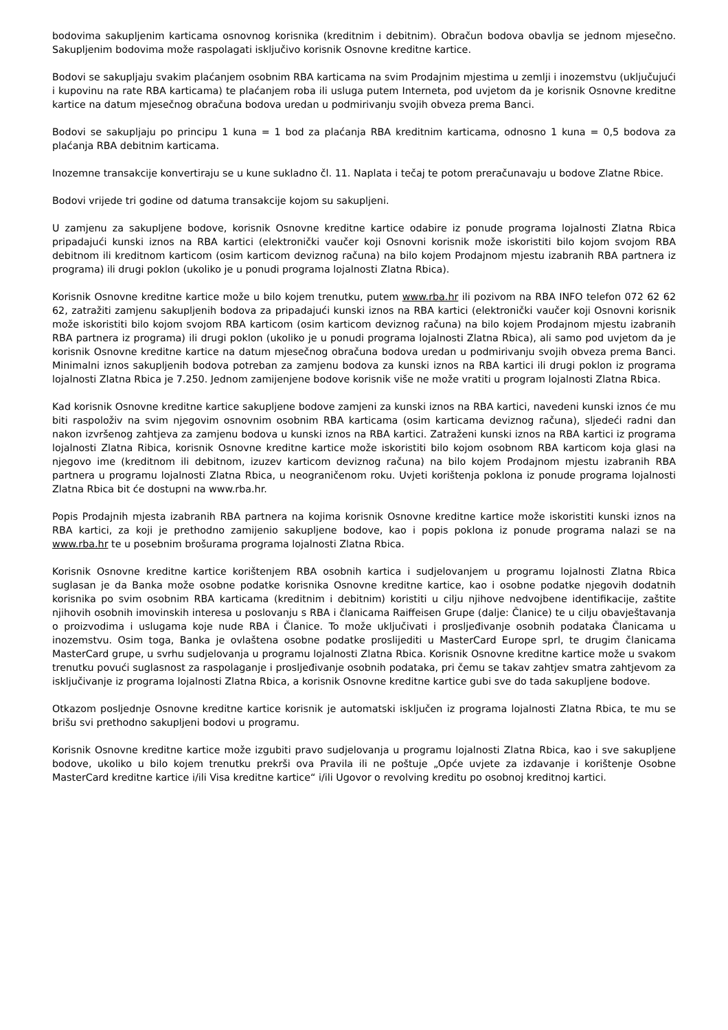bodovima sakupljenim karticama osnovnog korisnika (kreditnim i debitnim). Obračun bodova obavlja se jednom mjesečno. Sakupljenim bodovima može raspolagati isključivo korisnik Osnovne kreditne kartice.
Bodovi se sakupljaju svakim plaćanjem osobnim RBA karticama na svim Prodajnim mjestima u zemlji i inozemstvu (uključujući i kupovinu na rate RBA karticama) te plaćanjem roba ili usluga putem Interneta, pod uvjetom da je korisnik Osnovne kreditne kartice na datum mjesečnog obračuna bodova uredan u podmirivanju svojih obveza prema Banci.
Bodovi se sakupljaju po principu 1 kuna = 1 bod za plaćanja RBA kreditnim karticama, odnosno 1 kuna = 0,5 bodova za plaćanja RBA debitnim karticama.
Inozemne transakcije konvertiraju se u kune sukladno čl. 11. Naplata i tečaj te potom preračunavaju u bodove Zlatne Rbice.
Bodovi vrijede tri godine od datuma transakcije kojom su sakupljeni.
U zamjenu za sakupljene bodove, korisnik Osnovne kreditne kartice odabire iz ponude programa lojalnosti Zlatna Rbica pripadajući kunski iznos na RBA kartici (elektronički vaučer koji Osnovni korisnik može iskoristiti bilo kojom svojom RBA debitnom ili kreditnom karticom (osim karticom deviznog računa) na bilo kojem Prodajnom mjestu izabranih RBA partnera iz programa) ili drugi poklon (ukoliko je u ponudi programa lojalnosti Zlatna Rbica).
Korisnik Osnovne kreditne kartice može u bilo kojem trenutku, putem www.rba.hr ili pozivom na RBA INFO telefon 072 62 62 62, zatražiti zamjenu sakupljenih bodova za pripadajući kunski iznos na RBA kartici (elektronički vaučer koji Osnovni korisnik može iskoristiti bilo kojom svojom RBA karticom (osim karticom deviznog računa) na bilo kojem Prodajnom mjestu izabranih RBA partnera iz programa) ili drugi poklon (ukoliko je u ponudi programa lojalnosti Zlatna Rbica), ali samo pod uvjetom da je korisnik Osnovne kreditne kartice na datum mjesečnog obračuna bodova uredan u podmirivanju svojih obveza prema Banci. Minimalni iznos sakupljenih bodova potreban za zamjenu bodova za kunski iznos na RBA kartici ili drugi poklon iz programa lojalnosti Zlatna Rbica je 7.250. Jednom zamijenjene bodove korisnik više ne može vratiti u program lojalnosti Zlatna Rbica.
Kad korisnik Osnovne kreditne kartice sakupljene bodove zamjeni za kunski iznos na RBA kartici, navedeni kunski iznos će mu biti raspoloživ na svim njegovim osnovnim osobnim RBA karticama (osim karticama deviznog računa), sljedeći radni dan nakon izvršenog zahtjeva za zamjenu bodova u kunski iznos na RBA kartici. Zatraženi kunski iznos na RBA kartici iz programa lojalnosti Zlatna Ribica, korisnik Osnovne kreditne kartice može iskoristiti bilo kojom osobnom RBA karticom koja glasi na njegovo ime (kreditnom ili debitnom, izuzev karticom deviznog računa) na bilo kojem Prodajnom mjestu izabranih RBA partnera u programu lojalnosti Zlatna Rbica, u neograničenom roku. Uvjeti korištenja poklona iz ponude programa lojalnosti Zlatna Rbica bit će dostupni na www.rba.hr.
Popis Prodajnih mjesta izabranih RBA partnera na kojima korisnik Osnovne kreditne kartice može iskoristiti kunski iznos na RBA kartici, za koji je prethodno zamijenio sakupljene bodove, kao i popis poklona iz ponude programa nalazi se na www.rba.hr te u posebnim brošurama programa lojalnosti Zlatna Rbica.
Korisnik Osnovne kreditne kartice korištenjem RBA osobnih kartica i sudjelovanjem u programu lojalnosti Zlatna Rbica suglasan je da Banka može osobne podatke korisnika Osnovne kreditne kartice, kao i osobne podatke njegovih dodatnih korisnika po svim osobnim RBA karticama (kreditnim i debitnim) koristiti u cilju njihove nedvojbene identifikacije, zaštite njihovih osobnih imovinskih interesa u poslovanju s RBA i članicama Raiffeisen Grupe (dalje: Članice) te u cilju obavještavanja o proizvodima i uslugama koje nude RBA i Članice. To može uključivati i prosljeđivanje osobnih podataka Članicama u inozemstvu. Osim toga, Banka je ovlaštena osobne podatke proslijediti u MasterCard Europe sprl, te drugim članicama MasterCard grupe, u svrhu sudjelovanja u programu lojalnosti Zlatna Rbica. Korisnik Osnovne kreditne kartice može u svakom trenutku povući suglasnost za raspolaganje i prosljeđivanje osobnih podataka, pri čemu se takav zahtjev smatra zahtjevom za isključivanje iz programa lojalnosti Zlatna Rbica, a korisnik Osnovne kreditne kartice gubi sve do tada sakupljene bodove.
Otkazom posljednje Osnovne kreditne kartice korisnik je automatski isključen iz programa lojalnosti Zlatna Rbica, te mu se brišu svi prethodno sakupljeni bodovi u programu.
Korisnik Osnovne kreditne kartice može izgubiti pravo sudjelovanja u programu lojalnosti Zlatna Rbica, kao i sve sakupljene bodove, ukoliko u bilo kojem trenutku prekrši ova Pravila ili ne poštuje „Opće uvjete za izdavanje i korištenje Osobne MasterCard kreditne kartice i/ili Visa kreditne kartice“ i/ili Ugovor o revolving kreditu po osobnoj kreditnoj kartici.